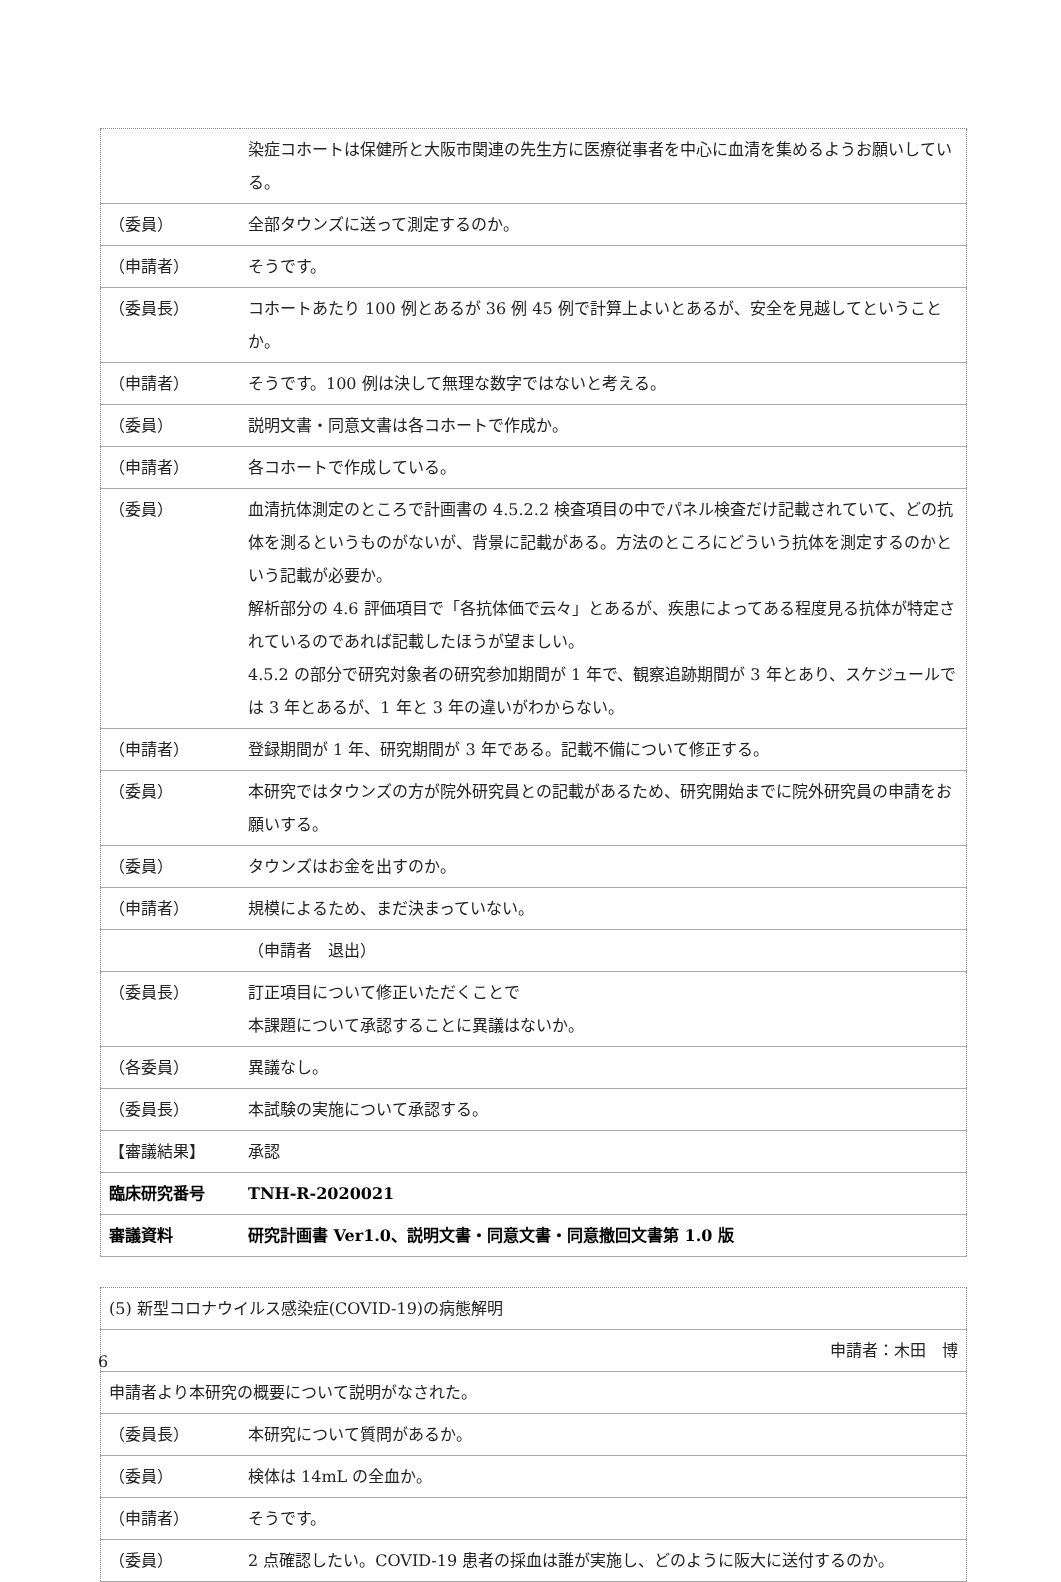| | 染症コホートは保健所と大阪市関連の先生方に医療従事者を中心に血清を集めるようお願いしている。 |
| （委員） | 全部タウンズに送って測定するのか。 |
| （申請者） | そうです。 |
| （委員長） | コホートあたり 100 例とあるが 36 例 45 例で計算上よいとあるが、安全を見越してということか。 |
| （申請者） | そうです。100 例は決して無理な数字ではないと考える。 |
| （委員） | 説明文書・同意文書は各コホートで作成か。 |
| （申請者） | 各コホートで作成している。 |
| （委員） | 血清抗体測定のところで計画書の 4.5.2.2 検査項目の中でパネル検査だけ記載されていて、どの抗体を測るというものがないが、背景に記載がある。方法のところにどういう抗体を測定するのかという記載が必要か。 解析部分の 4.6 評価項目で「各抗体価で云々」とあるが、疾患によってある程度見る抗体が特定されているのであれば記載したほうが望ましい。 4.5.2 の部分で研究対象者の研究参加期間が 1 年で、観察追跡期間が 3 年とあり、スケジュールでは 3 年とあるが、1 年と 3 年の違いがわからない。 |
| （申請者） | 登録期間が 1 年、研究期間が 3 年である。記載不備について修正する。 |
| （委員） | 本研究ではタウンズの方が院外研究員との記載があるため、研究開始までに院外研究員の申請をお願いする。 |
| （委員） | タウンズはお金を出すのか。 |
| （申請者） | 規模によるため、まだ決まっていない。 |
| | （申請者 退出） |
| （委員長） | 訂正項目について修正いただくことで 本課題について承認することに異議はないか。 |
| （各委員） | 異議なし。 |
| （委員長） | 本試験の実施について承認する。 |
| 【審議結果】 | 承認 |
| 臨床研究番号 | TNH-R-2020021 |
| 審議資料 | 研究計画書 Ver1.0、説明文書・同意文書・同意撤回文書第 1.0 版 |
| (5) 新型コロナウイルス感染症(COVID-19)の病態解明 | |
| 申請者：木田 博 | |
| 申請者より本研究の概要について説明がなされた。 | |
| （委員長） | 本研究について質問があるか。 |
| （委員） | 検体は 14mL の全血か。 |
| （申請者） | そうです。 |
| （委員） | 2 点確認したい。COVID-19 患者の採血は誰が実施し、どのように阪大に送付するのか。 |
6